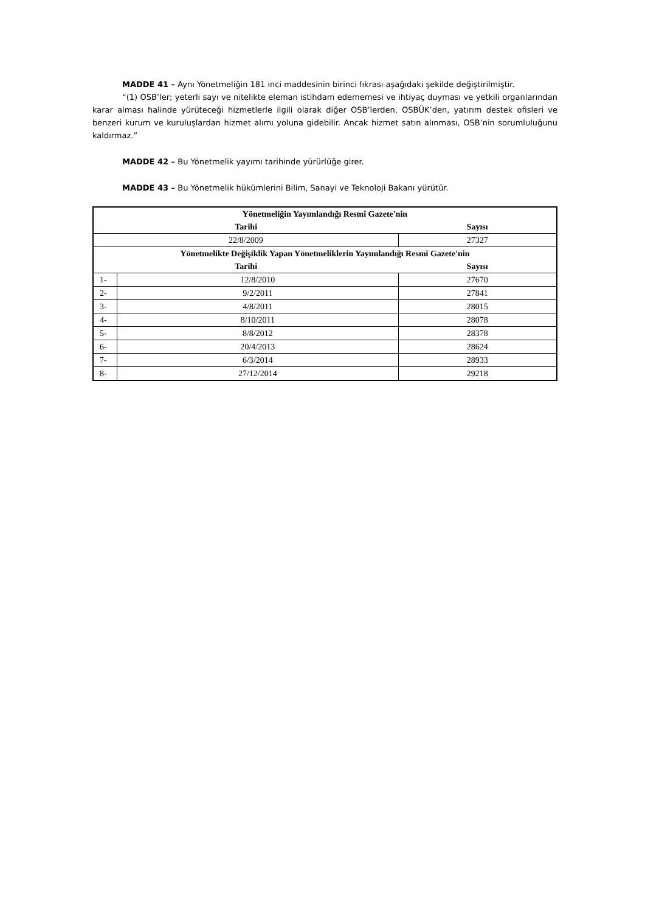MADDE 41 – Aynı Yönetmeliğin 181 inci maddesinin birinci fıkrası aşağıdaki şekilde değiştirilmiştir.
“(1) OSB’ler; yeterli sayı ve nitelikte eleman istihdam edememesi ve ihtiyaç duyması ve yetkili organlarından karar alması halinde yürüteceği hizmetlerle ilgili olarak diğer OSB’lerden, OSBÜK’den, yatırım destek ofisleri ve benzeri kurum ve kuruluşlardan hizmet alımı yoluna gidebilir. Ancak hizmet satın alınması, OSB’nin sorumluluğunu kaldırmaz.”
MADDE 42 – Bu Yönetmelik yayımı tarihinde yürürlüğe girer.
MADDE 43 – Bu Yönetmelik hükümlerini Bilim, Sanayi ve Teknoloji Bakanı yürütür.
| Yönetmeliğin Yayımlandığı Resmî Gazete'nin | | |
| --- | --- | --- |
| Tarihi | | Sayısı |
| 22/8/2009 | | 27327 |
| Yönetmelikte Değişiklik Yapan Yönetmeliklerin Yayımlandığı Resmî Gazete'nin | | |
| Tarihi | | Sayısı |
| 1- | 12/8/2010 | 27670 |
| 2- | 9/2/2011 | 27841 |
| 3- | 4/8/2011 | 28015 |
| 4- | 8/10/2011 | 28078 |
| 5- | 8/8/2012 | 28378 |
| 6- | 20/4/2013 | 28624 |
| 7- | 6/3/2014 | 28933 |
| 8- | 27/12/2014 | 29218 |